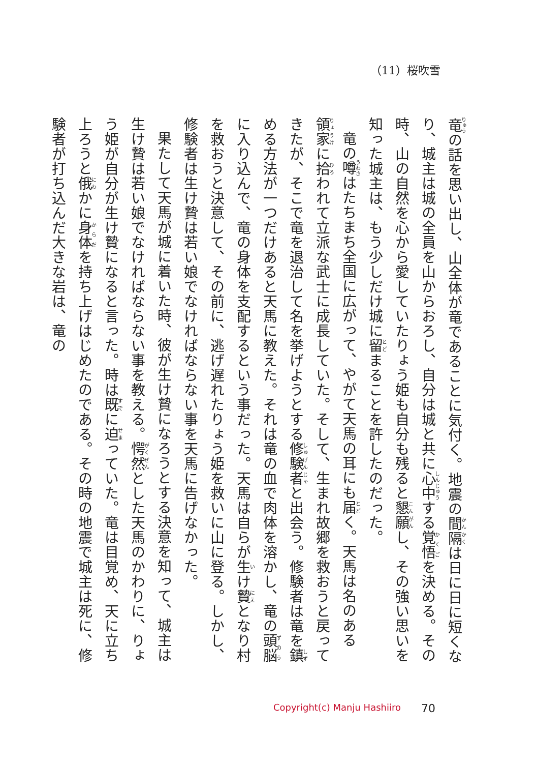（11）桜吹雪
竜の話を思い出し、山全体が竜であることに気付く。地震の間隔は日に日に短くなり、城主は城の全員を山からおろし、自分は城と共に心中する覚悟を決める。その時、山の自然を心から愛していたりょう姫も自分も残ると懇願し、その強い思いを知った城主は、もう少しだけ城に留まることを許したのだった。
竜の噂はたちまち全国に広がって、やがて天馬の耳にも届く。天馬は名のある領家に拾われて立派な武士に成長していた。そして、生まれ故郷を救おうと戻ってきたが、そこで竜を退治して名を挙げようとする修験者と出会う。修験者は竜を鎮める方法が一つだけあると天馬に教えた。それは竜の血で肉体を溶かし、竜の頭脳に入り込んで、竜の身体を支配するという事だった。天馬は自らが生け贄となり村を救おうと決意して、その前に、逃げ遅れたりょう姫を救いに山に登る。しかし、修験者は生け贄は若い娘でなければならない事を天馬に告げなかった。
果たして天馬が城に着いた時、彼が生け贄になろうとする決意を知って、城主は生け贄は若い娘でなければならない事を教える。愕然とした天馬のかわりに、りょう姫が自分が生け贄になると言った。時は既に迫っていた。竜は目覚め、天に立ち上ろうと俄かに身体を持ち上げはじめたのである。その時の地震で城主は死に、修験者が打ち込んだ大きな岩は、竜の
Copyright(c) Manju Hashiiro 70